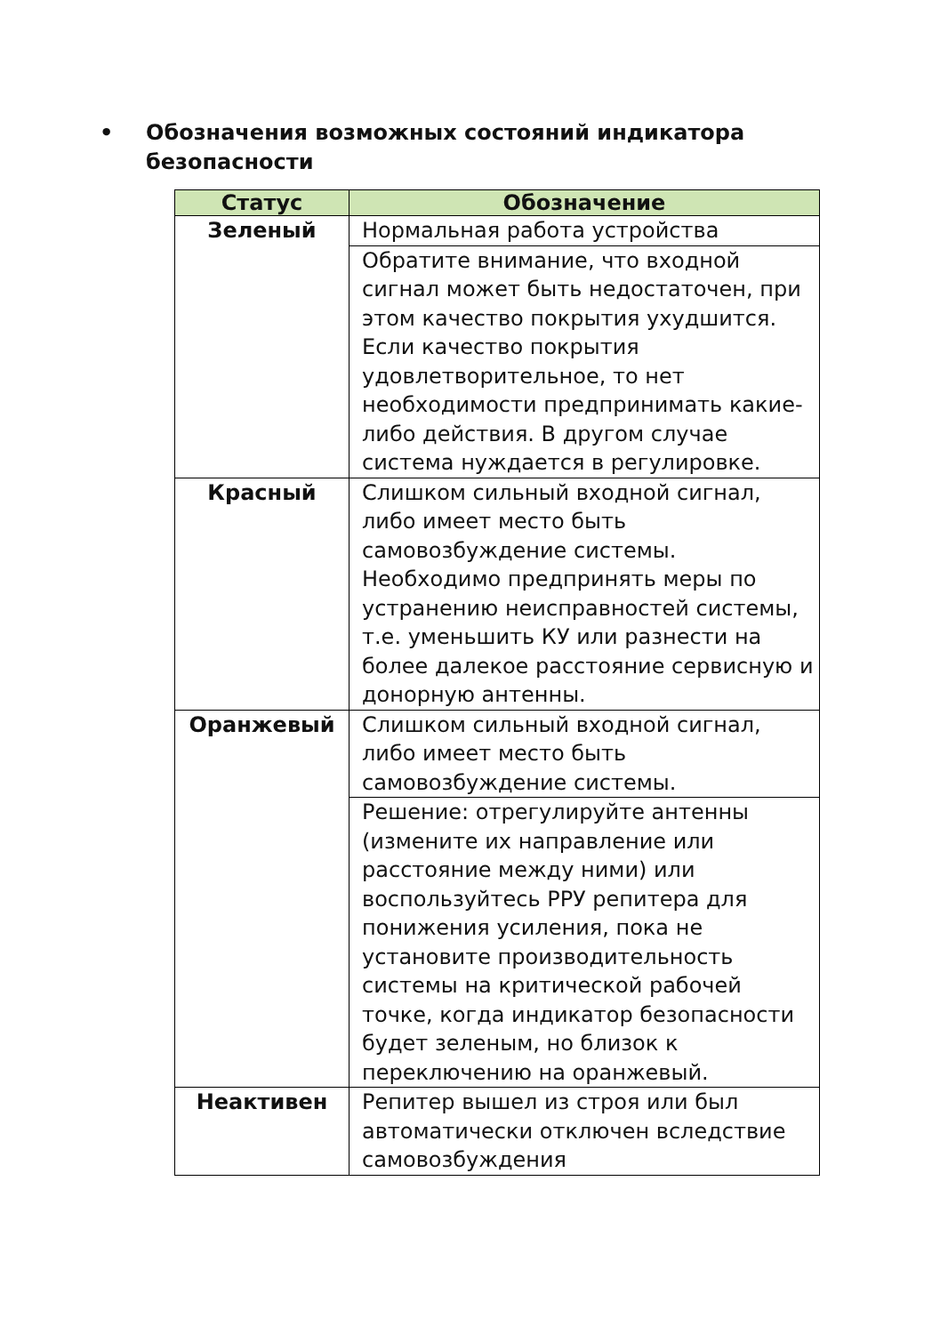• Обозначения возможных состояний индикатора
безопасности
| Статус | Обозначение |
| --- | --- |
| Зеленый | Нормальная работа устройства |
| | Обратите внимание, что входной сигнал может быть недостаточен, при этом качество покрытия ухудшится. Если качество покрытия удовлетворительное, то нет необходимости предпринимать какие-либо действия. В другом случае система нуждается в регулировке. |
| Красный | Слишком сильный входной сигнал, либо имеет место быть самовозбуждение системы. Необходимо предпринять меры по устранению неисправностей системы, т.е. уменьшить КУ или разнести на более далекое расстояние сервисную и донорную антенны. |
| Оранжевый | Слишком сильный входной сигнал, либо имеет место быть самовозбуждение системы. |
| | Решение: отрегулируйте антенны (измените их направление или расстояние между ними) или воспользуйтесь РРУ репитера для понижения усиления, пока не установите производительность системы на критической рабочей точке, когда индикатор безопасности будет зеленым, но близок к переключению на оранжевый. |
| Неактивен | Репитер вышел из строя или был автоматически отключен вследствие самовозбуждения |